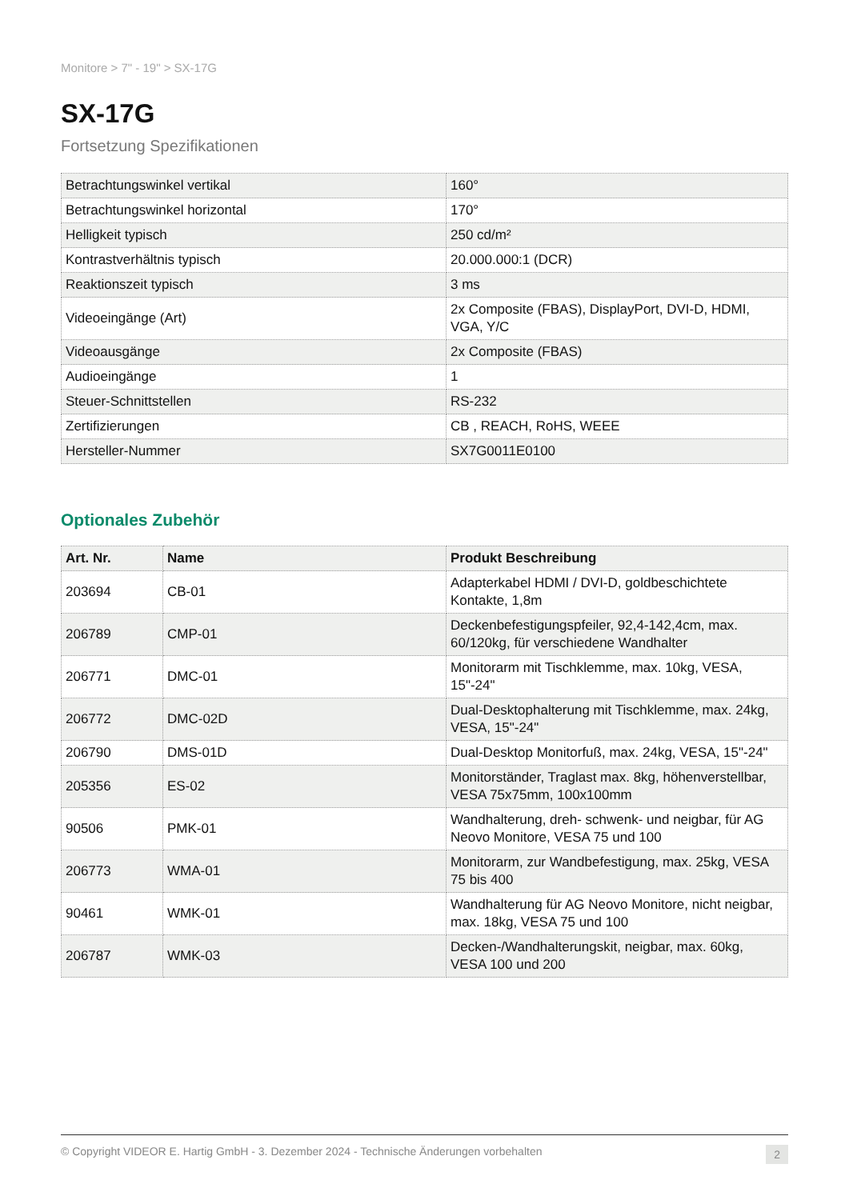Monitore > 7" - 19" > SX-17G
SX-17G
Fortsetzung Spezifikationen
| Betrachtungswinkel vertikal | 160° |
| Betrachtungswinkel horizontal | 170° |
| Helligkeit typisch | 250 cd/m² |
| Kontrastverhältnis typisch | 20.000.000:1 (DCR) |
| Reaktionszeit typisch | 3 ms |
| Videoeingänge (Art) | 2x Composite (FBAS), DisplayPort, DVI-D, HDMI, VGA, Y/C |
| Videoausgänge | 2x Composite (FBAS) |
| Audioeingänge | 1 |
| Steuer-Schnittstellen | RS-232 |
| Zertifizierungen | CB , REACH, RoHS, WEEE |
| Hersteller-Nummer | SX7G0011E0100 |
Optionales Zubehör
| Art. Nr. | Name | Produkt Beschreibung |
| --- | --- | --- |
| 203694 | CB-01 | Adapterkabel HDMI / DVI-D, goldbeschichtete Kontakte, 1,8m |
| 206789 | CMP-01 | Deckenbefestigungspfeiler, 92,4-142,4cm, max. 60/120kg, für verschiedene Wandhalter |
| 206771 | DMC-01 | Monitorarm mit Tischklemme, max. 10kg, VESA, 15"-24" |
| 206772 | DMC-02D | Dual-Desktophalterung mit Tischklemme, max. 24kg, VESA, 15"-24" |
| 206790 | DMS-01D | Dual-Desktop Monitorfuß, max. 24kg, VESA, 15"-24" |
| 205356 | ES-02 | Monitorständer, Traglast max. 8kg, höhenverstellbar, VESA 75x75mm, 100x100mm |
| 90506 | PMK-01 | Wandhalterung, dreh- schwenk- und neigbar, für AG Neovo Monitore, VESA 75 und 100 |
| 206773 | WMA-01 | Monitorarm, zur Wandbefestigung, max. 25kg, VESA 75 bis 400 |
| 90461 | WMK-01 | Wandhalterung für AG Neovo Monitore, nicht neigbar, max. 18kg, VESA 75 und 100 |
| 206787 | WMK-03 | Decken-/Wandhalterungskit, neigbar, max. 60kg, VESA 100 und 200 |
© Copyright VIDEOR E. Hartig GmbH - 3. Dezember 2024 - Technische Änderungen vorbehalten 2